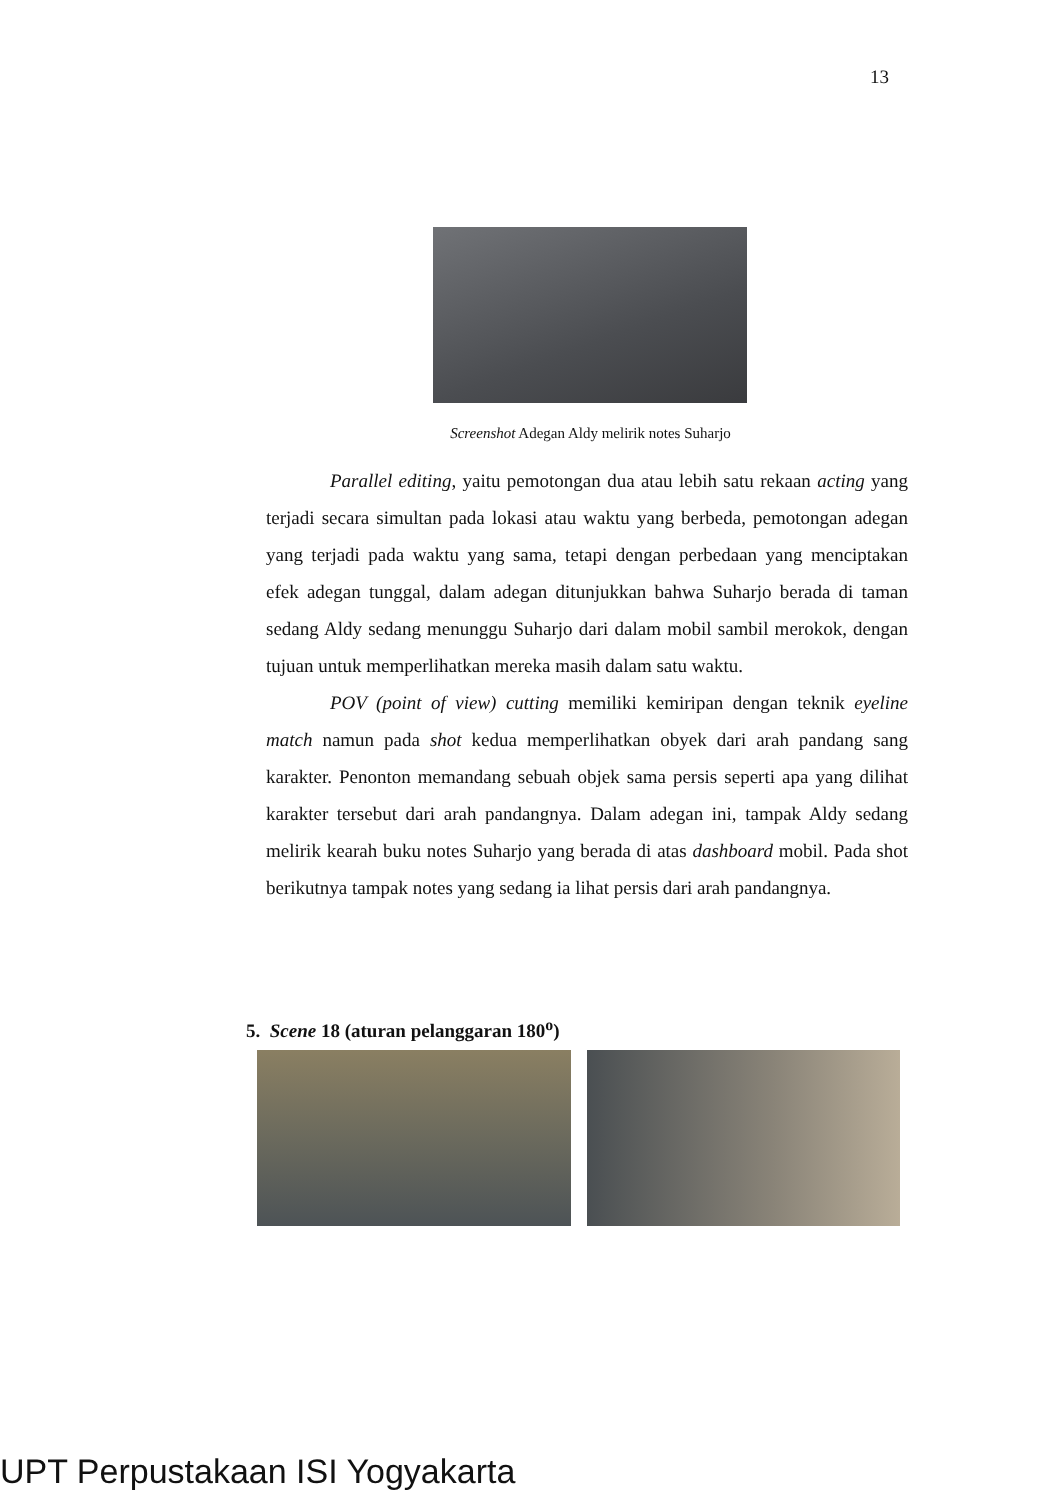13
Screenshot Adegan Aldy melirik notes Suharjo
Parallel editing, yaitu pemotongan dua atau lebih satu rekaan acting yang terjadi secara simultan pada lokasi atau waktu yang berbeda, pemotongan adegan yang terjadi pada waktu yang sama, tetapi dengan perbedaan yang menciptakan efek adegan tunggal, dalam adegan ditunjukkan bahwa Suharjo berada di taman sedang Aldy sedang menunggu Suharjo dari dalam mobil sambil merokok, dengan tujuan untuk memperlihatkan mereka masih dalam satu waktu.
POV (point of view) cutting memiliki kemiripan dengan teknik eyeline match namun pada shot kedua memperlihatkan obyek dari arah pandang sang karakter. Penonton memandang sebuah objek sama persis seperti apa yang dilihat karakter tersebut dari arah pandangnya. Dalam adegan ini, tampak Aldy sedang melirik kearah buku notes Suharjo yang berada di atas dashboard mobil. Pada shot berikutnya tampak notes yang sedang ia lihat persis dari arah pandangnya.
5. Scene 18 (aturan pelanggaran 180<sup>o</sup>)
UPT Perpustakaan ISI Yogyakarta